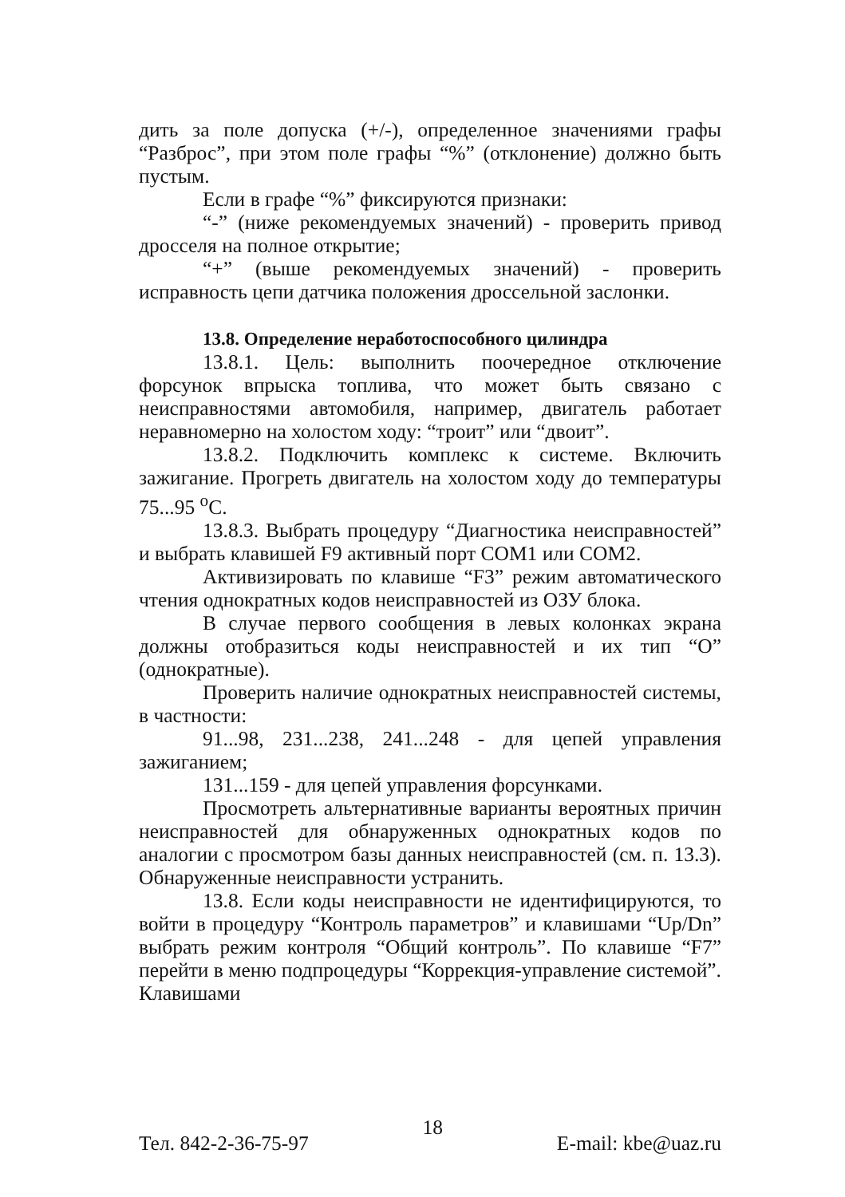дить за поле допуска (+/-), определенное значениями графы “Разброс”, при этом поле графы “%” (отклонение) должно быть пустым.
Если в графе “%” фиксируются признаки:
“-” (ниже рекомендуемых значений) - проверить привод дросселя на полное открытие;
“+” (выше рекомендуемых значений) - проверить исправность цепи датчика положения дроссельной заслонки.
13.8. Определение неработоспособного цилиндра
13.8.1. Цель: выполнить поочередное отключение форсунок впрыска топлива, что может быть связано с неисправностями автомобиля, например, двигатель работает неравномерно на холостом ходу: “троит” или “двоит”.
13.8.2. Подключить комплекс к системе. Включить зажигание. Прогреть двигатель на холостом ходу до температуры 75...95 <sup>o</sup>С.
13.8.3. Выбрать процедуру “Диагностика неисправностей” и выбрать клавишей F9 активный порт COM1 или COM2.
Активизировать по клавише “F3” режим автоматического чтения однократных кодов неисправностей из ОЗУ блока.
В случае первого сообщения в левых колонках экрана должны отобразиться коды неисправностей и их тип “О” (однократные).
Проверить наличие однократных неисправностей системы, в частности:
91...98, 231...238, 241...248 - для цепей управления зажиганием;
131...159 - для цепей управления форсунками.
Просмотреть альтернативные варианты вероятных причин неисправностей для обнаруженных однократных кодов по аналогии с просмотром базы данных неисправностей (см. п. 13.3). Обнаруженные неисправности устранить.
13.8. Если коды неисправности не идентифицируются, то войти в процедуру “Контроль параметров” и клавишами “Up/Dn” выбрать режим контроля “Общий контроль”. По клавише “F7” перейти в меню подпроцедуры “Коррекция-управление системой”. Клавишами
Тел. 842-2-36-75-97 18 E-mail: kbe@uaz.ru